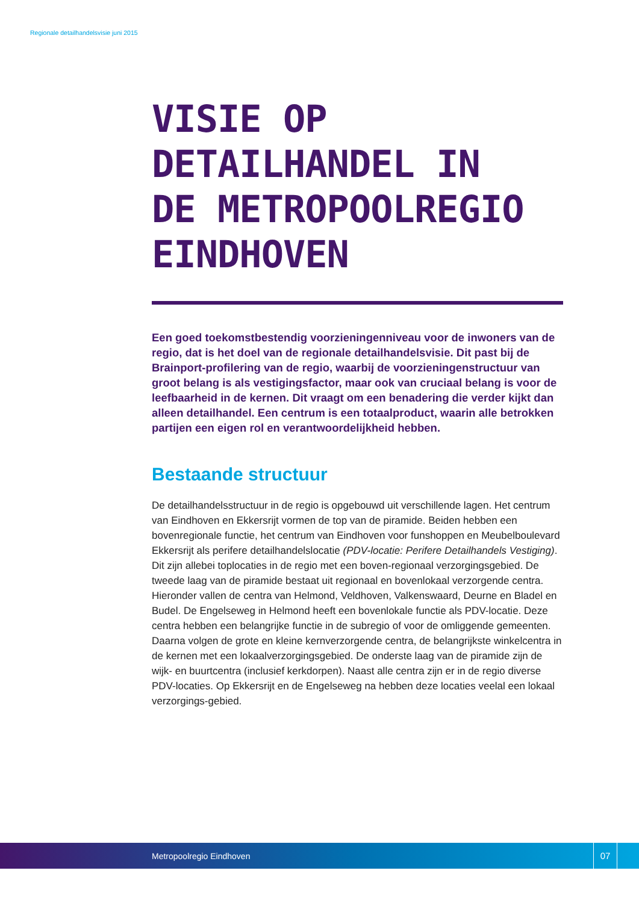Regionale detailhandelsvisie juni 2015
VISIE OP
DETAILHANDEL IN
DE METROPOOLREGIO
EINDHOVEN
Een goed toekomstbestendig voorzieningenniveau voor de inwoners van de regio, dat is het doel van de regionale detailhandelsvisie. Dit past bij de Brainport-profilering van de regio, waarbij de voorzieningenstructuur van groot belang is als vestigingsfactor, maar ook van cruciaal belang is voor de leefbaarheid in de kernen. Dit vraagt om een benadering die verder kijkt dan alleen detailhandel. Een centrum is een totaalproduct, waarin alle betrokken partijen een eigen rol en verantwoordelijkheid hebben.
Bestaande structuur
De detailhandelsstructuur in de regio is opgebouwd uit verschillende lagen. Het centrum van Eindhoven en Ekkersrijt vormen de top van de piramide. Beiden hebben een bovenregionale functie, het centrum van Eindhoven voor funshoppen en Meubelboulevard Ekkersrijt als perifere detailhandelslocatie (PDV-locatie: Perifere Detailhandels Vestiging). Dit zijn allebei toplocaties in de regio met een boven-regionaal verzorgingsgebied. De tweede laag van de piramide bestaat uit regionaal en bovenlokaal verzorgende centra. Hieronder vallen de centra van Helmond, Veldhoven, Valkenswaard, Deurne en Bladel en Budel. De Engelseweg in Helmond heeft een bovenlokale functie als PDV-locatie. Deze centra hebben een belangrijke functie in de subregio of voor de omliggende gemeenten. Daarna volgen de grote en kleine kernverzorgende centra, de belangrijkste winkelcentra in de kernen met een lokaalverzorgingsgebied. De onderste laag van de piramide zijn de wijk- en buurtcentra (inclusief kerkdorpen). Naast alle centra zijn er in de regio diverse PDV-locaties. Op Ekkersrijt en de Engelseweg na hebben deze locaties veelal een lokaal verzorgings-gebied.
Metropoolregio Eindhoven 07